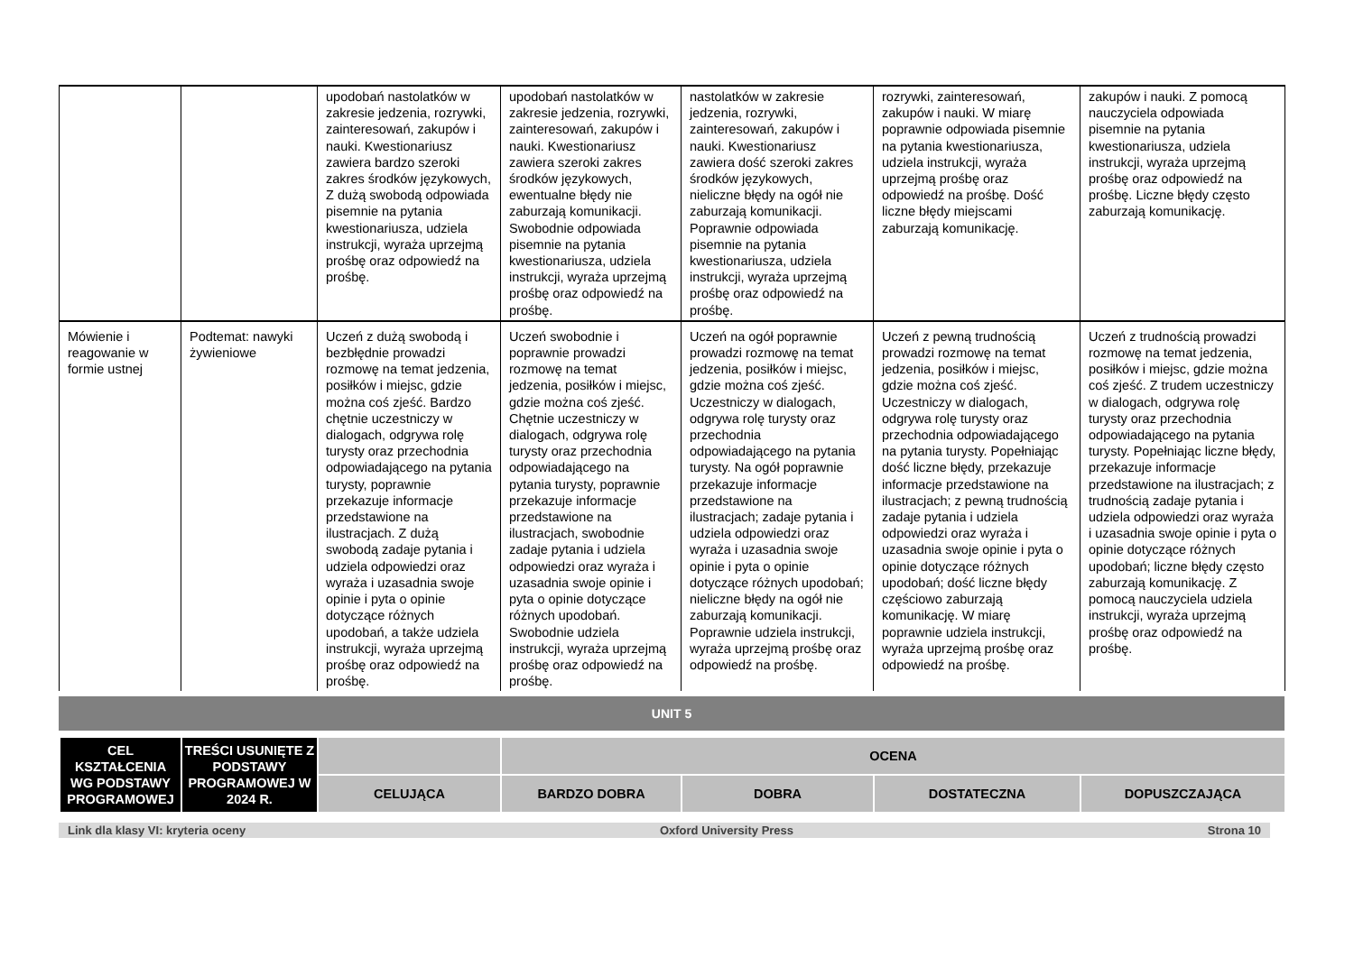| | | upodobań nastolatków w zakresie jedzenia, rozrywki, zainteresowań, zakupów i nauki. Kwestionariusz zawiera bardzo szeroki zakres środków językowych, Z dużą swobodą odpowiada pisemnie na pytania kwestionariusza, udziela instrukcji, wyraża uprzejmą prośbę oraz odpowiedź na prośbę. | upodobań nastolatków w zakresie jedzenia, rozrywki, zainteresowań, zakupów i nauki. Kwestionariusz zawiera szeroki zakres środków językowych, ewentualne błędy nie zaburzają komunikacji. Swobodnie odpowiada pisemnie na pytania kwestionariusza, udziela instrukcji, wyraża uprzejmą prośbę oraz odpowiedź na prośbę. | nastolatków w zakresie jedzenia, rozrywki, zainteresowań, zakupów i nauki. Kwestionariusz zawiera dość szeroki zakres środków językowych, nieliczne błędy na ogół nie zaburzają komunikacji. Poprawnie odpowiada pisemnie na pytania kwestionariusza, udziela instrukcji, wyraża uprzejmą prośbę oraz odpowiedź na prośbę. | rozrywki, zainteresowań, zakupów i nauki. W miarę poprawnie odpowiada pisemnie na pytania kwestionariusza, udziela instrukcji, wyraża uprzejmą prośbę oraz odpowiedź na prośbę. Dość liczne błędy miejscami zaburzają komunikację. | zakupów i nauki. Z pomocą nauczyciela odpowiada pisemnie na pytania kwestionariusza, udziela instrukcji, wyraża uprzejmą prośbę oraz odpowiedź na prośbę. Liczne błędy często zaburzają komunikację. |
| Mówienie i reagowanie w formie ustnej | Podtemat: nawyki żywieniowe | Uczeń z dużą swobodą i bezbłędnie prowadzi rozmowę na temat jedzenia, posiłków i miejsc, gdzie można coś zjeść. Bardzo chętnie uczestniczy w dialogach, odgrywa rolę turysty oraz przechodnia odpowiadającego na pytania turysty, poprawnie przekazuje informacje przedstawione na ilustracjach. Z dużą swobodą zadaje pytania i udziela odpowiedzi oraz wyraża i uzasadnia swoje opinie i pyta o opinie dotyczące różnych upodobań, a także udziela instrukcji, wyraża uprzejmą prośbę oraz odpowiedź na prośbę. | Uczeń swobodnie i poprawnie prowadzi rozmowę na temat jedzenia, posiłków i miejsc, gdzie można coś zjeść. Chętnie uczestniczy w dialogach, odgrywa rolę turysty oraz przechodnia odpowiadającego na pytania turysty, poprawnie przekazuje informacje przedstawione na ilustracjach, swobodnie zadaje pytania i udziela odpowiedzi oraz wyraża i uzasadnia swoje opinie i pyta o opinie dotyczące różnych upodobań. Swobodnie udziela instrukcji, wyraża uprzejmą prośbę oraz odpowiedź na prośbę. | Uczeń na ogół poprawnie prowadzi rozmowę na temat jedzenia, posiłków i miejsc, gdzie można coś zjeść. Uczestniczy w dialogach, odgrywa rolę turysty oraz przechodnia odpowiadającego na pytania turysty. Na ogół poprawnie przekazuje informacje przedstawione na ilustracjach; zadaje pytania i udziela odpowiedzi oraz wyraża i uzasadnia swoje opinie i pyta o opinie dotyczące różnych upodobań; nieliczne błędy na ogół nie zaburzają komunikacji. Poprawnie udziela instrukcji, wyraża uprzejmą prośbę oraz odpowiedź na prośbę. | Uczeń z pewną trudnością prowadzi rozmowę na temat jedzenia, posiłków i miejsc, gdzie można coś zjeść. Uczestniczy w dialogach, odgrywa rolę turysty oraz przechodnia odpowiadającego na pytania turysty. Popełniając dość liczne błędy, przekazuje informacje przedstawione na ilustracjach; z pewną trudnością zadaje pytania i udziela odpowiedzi oraz wyraża i uzasadnia swoje opinie i pyta o opinie dotyczące różnych upodobań; dość liczne błędy częściowo zaburzają komunikację. W miarę poprawnie udziela instrukcji, wyraża uprzejmą prośbę oraz odpowiedź na prośbę. | Uczeń z trudnością prowadzi rozmowę na temat jedzenia, posiłków i miejsc, gdzie można coś zjeść. Z trudem uczestniczy w dialogach, odgrywa rolę turysty oraz przechodnia odpowiadającego na pytania turysty. Popełniając liczne błędy, przekazuje informacje przedstawione na ilustracjach; z trudnością zadaje pytania i udziela odpowiedzi oraz wyraża i uzasadnia swoje opinie i pyta o opinie dotyczące różnych upodobań; liczne błędy często zaburzają komunikację. Z pomocą nauczyciela udziela instrukcji, wyraża uprzejmą prośbę oraz odpowiedź na prośbę. |
UNIT 5
| CEL KSZTAŁCENIA WG PODSTAWY PROGRAMOWEJ | TREŚCI USUNIĘTE Z PODSTAWY PROGRAMOWEJ W 2024 R. | | OCENA | | | |
| --- | --- | --- | --- | --- | --- | --- |
| | | CELUJĄCA | BARDZO DOBRA | DOBRA | DOSTATECZNA | DOPUSZCZAJĄCA |
Link dla klasy VI: kryteria oceny Oxford University Press Strona 10